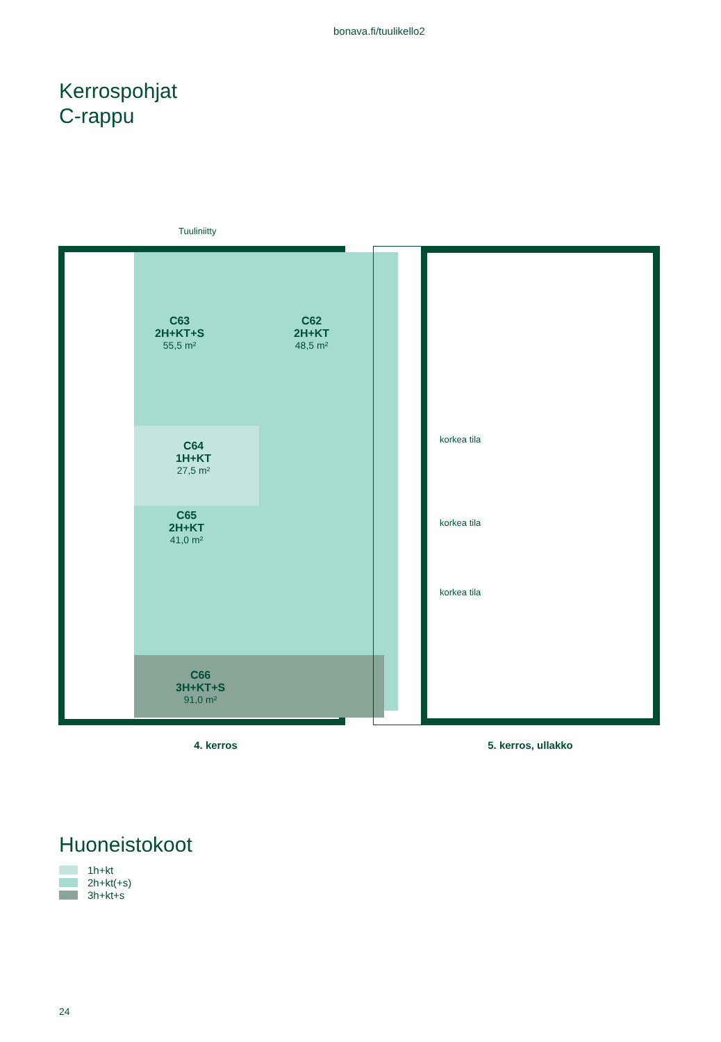bonava.fi/tuulikello2
Kerrospohjat
C-rappu
Tuuliniitty
C63
2H+KT+S
55,5 m²
C62
2H+KT
48,5 m²
C64
1H+KT
27,5 m²
C65
2H+KT
41,0 m²
C66
3H+KT+S
91,0 m²
korkea tila
korkea tila
korkea tila
4. kerros 5. kerros, ullakko
Huoneistokoot
1h+kt
2h+kt(+s)
3h+kt+s
24